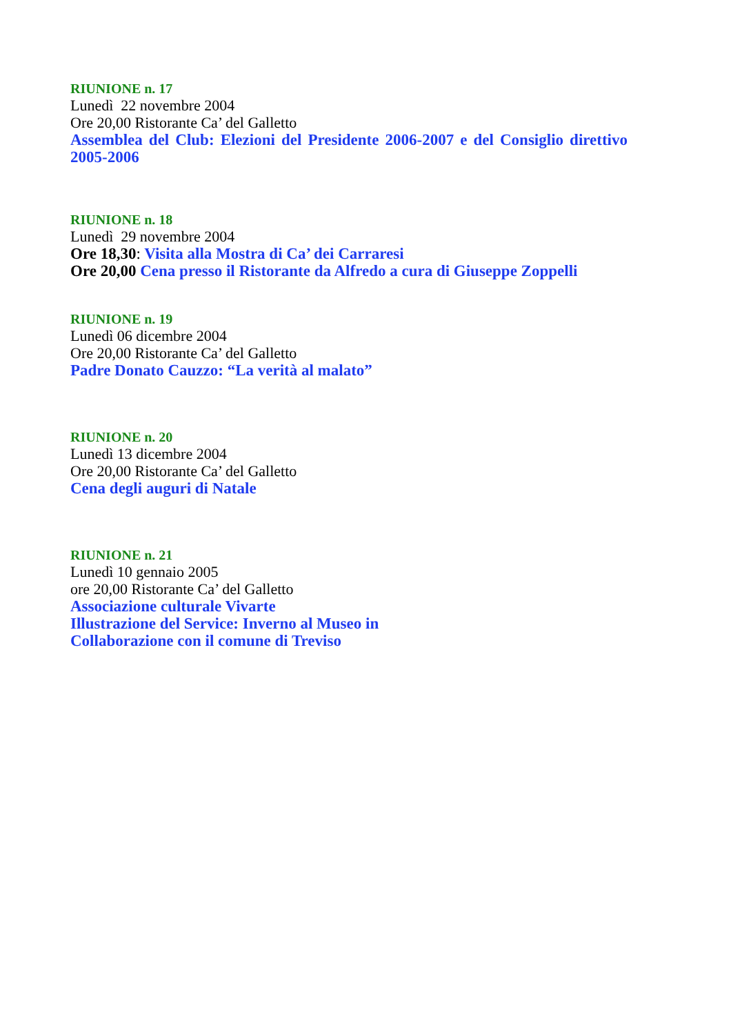RIUNIONE n. 17
Lunedì 22 novembre 2004
Ore 20,00 Ristorante Ca’ del Galletto
Assemblea del Club: Elezioni del Presidente 2006-2007 e del Consiglio direttivo 2005-2006
RIUNIONE n. 18
Lunedì 29 novembre 2004
Ore 18,30: Visita alla Mostra di Ca’ dei Carraresi
Ore 20,00 Cena presso il Ristorante da Alfredo a cura di Giuseppe Zoppelli
RIUNIONE n. 19
Lunedì 06 dicembre 2004
Ore 20,00 Ristorante Ca’ del Galletto
Padre Donato Cauzzo: “La verità al malato”
RIUNIONE n. 20
Lunedì 13 dicembre 2004
Ore 20,00 Ristorante Ca’ del Galletto
Cena degli auguri di Natale
RIUNIONE n. 21
Lunedì 10 gennaio 2005
ore 20,00 Ristorante Ca’ del Galletto
Associazione culturale Vivarte
Illustrazione del Service: Inverno al Museo in
Collaborazione con il comune di Treviso